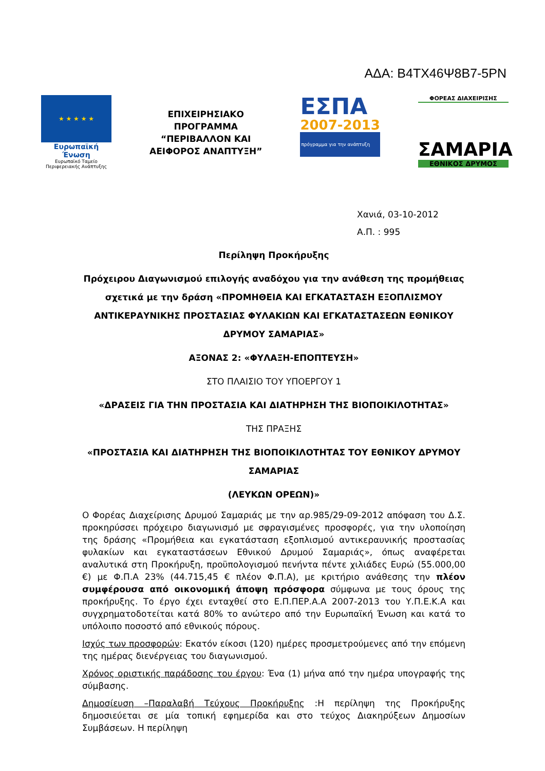ΑΔΑ: Β4ΤΧ46Ψ8Β7-5ΡΝ
★ ★ ★ ★ ★
Ευρωπαϊκή Ένωση
Ευρωπαϊκό Ταμείο
Περιφερειακής Ανάπτυξης
ΕΠΙΧΕΙΡΗΣΙΑΚΟ
ΠΡΟΓΡΑΜΜΑ
“ΠΕΡΙΒΑΛΛΟΝ ΚΑΙ
ΑΕΙΦΟΡΟΣ ΑΝΑΠΤΥΞΗ”
ΕΣΠΑ
2007-2013
πρόγραμμα για την ανάπτυξη
ΦΟΡΕΑΣ ΔΙΑΧΕΙΡΙΣΗΣ
ΣΑΜΑΡΙΑ
ΕΘΝΙΚΟΣ ΔΡΥΜΟΣ
Χανιά, 03-10-2012
Α.Π. : 995
Περίληψη Προκήρυξης
Πρόχειρου Διαγωνισμού επιλογής αναδόχου για την ανάθεση της προμήθειας σχετικά με την δράση «ΠΡΟΜΗΘΕΙΑ ΚΑΙ ΕΓΚΑΤΑΣΤΑΣΗ ΕΞΟΠΛΙΣΜΟΥ ΑΝΤΙΚΕΡΑΥΝΙΚΗΣ ΠΡΟΣΤΑΣΙΑΣ ΦΥΛΑΚΙΩΝ ΚΑΙ ΕΓΚΑΤΑΣΤΑΣΕΩΝ ΕΘΝΙΚΟΥ ΔΡΥΜΟΥ ΣΑΜΑΡΙΑΣ»
ΑΞΟΝΑΣ 2: «ΦΥΛΑΞΗ-ΕΠΟΠΤΕΥΣΗ»
ΣΤΟ ΠΛΑΙΣΙΟ ΤΟΥ ΥΠΟΕΡΓΟΥ 1
«ΔΡΑΣΕΙΣ ΓΙΑ ΤΗΝ ΠΡΟΣΤΑΣΙΑ ΚΑΙ ΔΙΑΤΗΡΗΣΗ ΤΗΣ ΒΙΟΠΟΙΚΙΛΟΤΗΤΑΣ»
ΤΗΣ ΠΡΑΞΗΣ
«ΠΡΟΣΤΑΣΙΑ ΚΑΙ ΔΙΑΤΗΡΗΣΗ ΤΗΣ ΒΙΟΠΟΙΚΙΛΟΤΗΤΑΣ ΤΟΥ ΕΘΝΙΚΟΥ ΔΡΥΜΟΥ ΣΑΜΑΡΙΑΣ
(ΛΕΥΚΩΝ ΟΡΕΩΝ)»
Ο Φορέας Διαχείρισης Δρυμού Σαμαριάς με την αρ.985/29-09-2012 απόφαση του Δ.Σ. προκηρύσσει πρόχειρο διαγωνισμό με σφραγισμένες προσφορές, για την υλοποίηση της δράσης «Προμήθεια και εγκατάσταση εξοπλισμού αντικεραυνικής προστασίας φυλακίων και εγκαταστάσεων Εθνικού Δρυμού Σαμαριάς», όπως αναφέρεται αναλυτικά στη Προκήρυξη, προϋπολογισμού πενήντα πέντε χιλιάδες Ευρώ (55.000,00 €) με Φ.Π.Α 23% (44.715,45 € πλέον Φ.Π.Α), με κριτήριο ανάθεσης την πλέον συμφέρουσα από οικονομική άποψη πρόσφορα σύμφωνα με τους όρους της προκήρυξης. Το έργο έχει ενταχθεί στο Ε.Π.ΠΕΡ.Α.Α 2007-2013 του Υ.Π.Ε.Κ.Α και συγχρηματοδοτείται κατά 80% το ανώτερο από την Ευρωπαϊκή Ένωση και κατά το υπόλοιπο ποσοστό από εθνικούς πόρους.
Ισχύς των προσφορών: Εκατόν είκοσι (120) ημέρες προσμετρούμενες από την επόμενη της ημέρας διενέργειας του διαγωνισμού.
Χρόνος οριστικής παράδοσης του έργου: Ένα (1) μήνα από την ημέρα υπογραφής της σύμβασης.
Δημοσίευση –Παραλαβή Τεύχους Προκήρυξης :Η περίληψη της Προκήρυξης δημοσιεύεται σε μία τοπική εφημερίδα και στο τεύχος Διακηρύξεων Δημοσίων Συμβάσεων. Η περίληψη